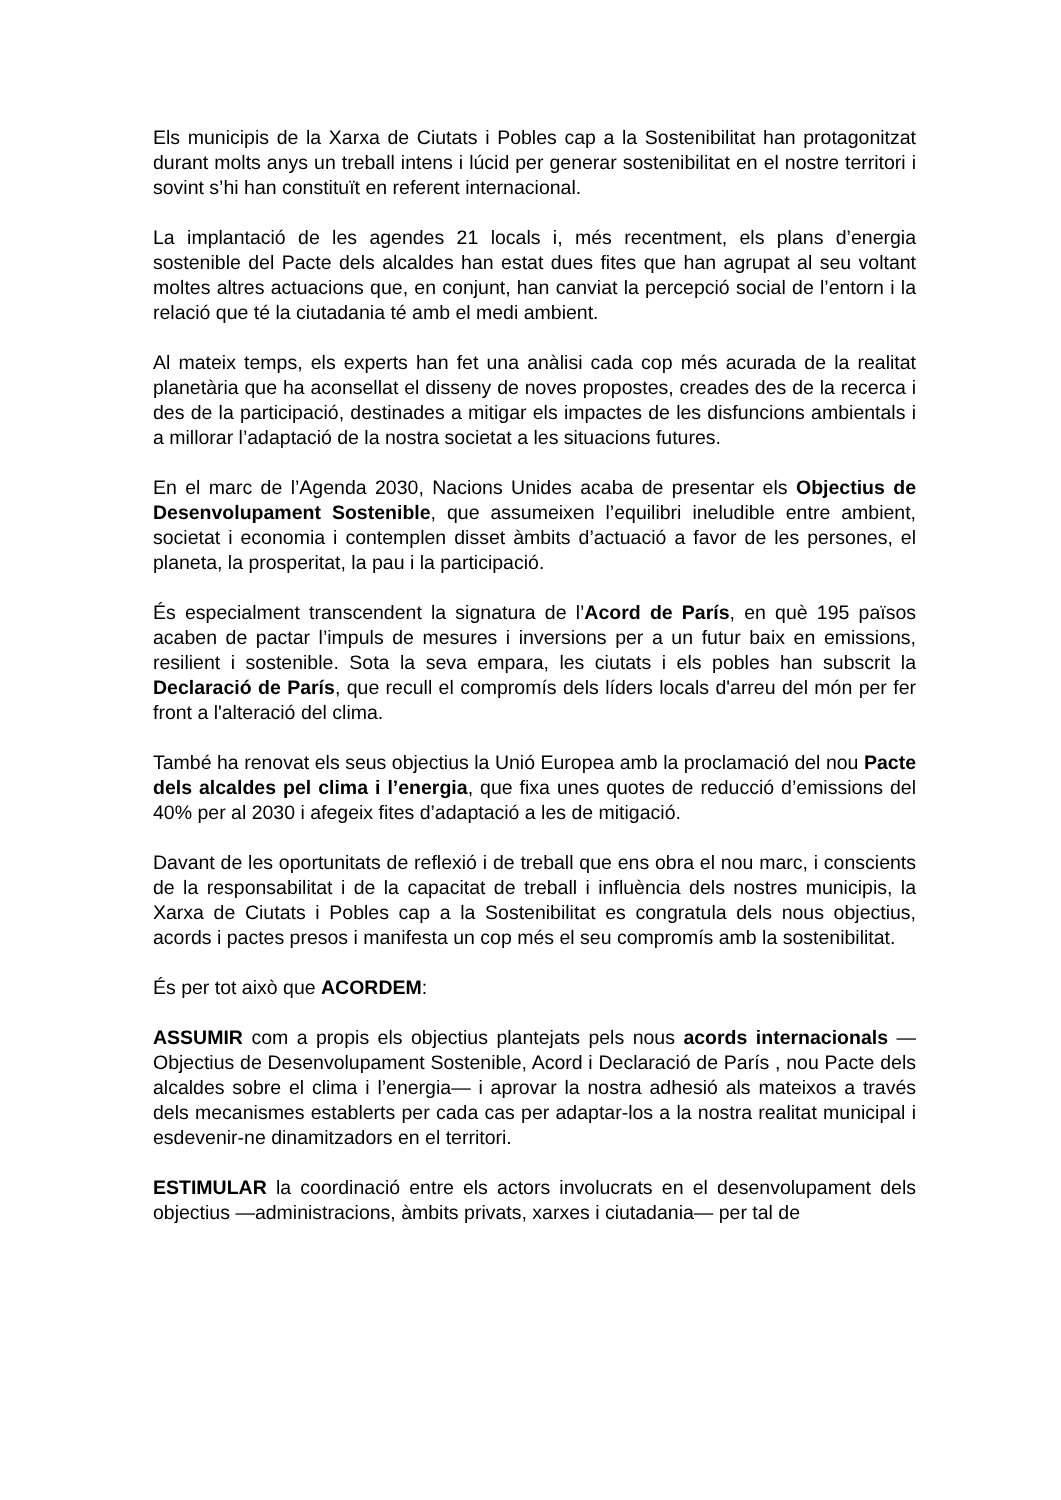Els municipis de la Xarxa de Ciutats i Pobles cap a la Sostenibilitat han protagonitzat durant molts anys un treball intens i lúcid per generar sostenibilitat en el nostre territori i sovint s’hi han constituït en referent internacional.
La implantació de les agendes 21 locals i, més recentment, els plans d’energia sostenible del Pacte dels alcaldes han estat dues fites que han agrupat al seu voltant moltes altres actuacions que, en conjunt, han canviat la percepció social de l’entorn i la relació que té la ciutadania té amb el medi ambient.
Al mateix temps, els experts han fet una anàlisi cada cop més acurada de la realitat planetària que ha aconsellat el disseny de noves propostes, creades des de la recerca i des de la participació, destinades a mitigar els impactes de les disfuncions ambientals i a millorar l’adaptació de la nostra societat a les situacions futures.
En el marc de l’Agenda 2030, Nacions Unides acaba de presentar els Objectius de Desenvolupament Sostenible, que assumeixen l’equilibri ineludible entre ambient, societat i economia i contemplen disset àmbits d’actuació a favor de les persones, el planeta, la prosperitat, la pau i la participació.
És especialment transcendent la signatura de l’Acord de París, en què 195 països acaben de pactar l’impuls de mesures i inversions per a un futur baix en emissions, resilient i sostenible. Sota la seva empara, les ciutats i els pobles han subscrit la Declaració de París, que recull el compromís dels líders locals d'arreu del món per fer front a l'alteració del clima.
També ha renovat els seus objectius la Unió Europea amb la proclamació del nou Pacte dels alcaldes pel clima i l’energia, que fixa unes quotes de reducció d’emissions del 40% per al 2030 i afegeix fites d’adaptació a les de mitigació.
Davant de les oportunitats de reflexió i de treball que ens obra el nou marc, i conscients de la responsabilitat i de la capacitat de treball i influència dels nostres municipis, la Xarxa de Ciutats i Pobles cap a la Sostenibilitat es congratula dels nous objectius, acords i pactes presos i manifesta un cop més el seu compromís amb la sostenibilitat.
És per tot això que ACORDEM:
ASSUMIR com a propis els objectius plantejats pels nous acords internacionals — Objectius de Desenvolupament Sostenible, Acord i Declaració de París , nou Pacte dels alcaldes sobre el clima i l’energia— i aprovar la nostra adhesió als mateixos a través dels mecanismes establerts per cada cas per adaptar-los a la nostra realitat municipal i esdevenir-ne dinamitzadors en el territori.
ESTIMULAR la coordinació entre els actors involucrats en el desenvolupament dels objectius —administracions, àmbits privats, xarxes i ciutadania— per tal de